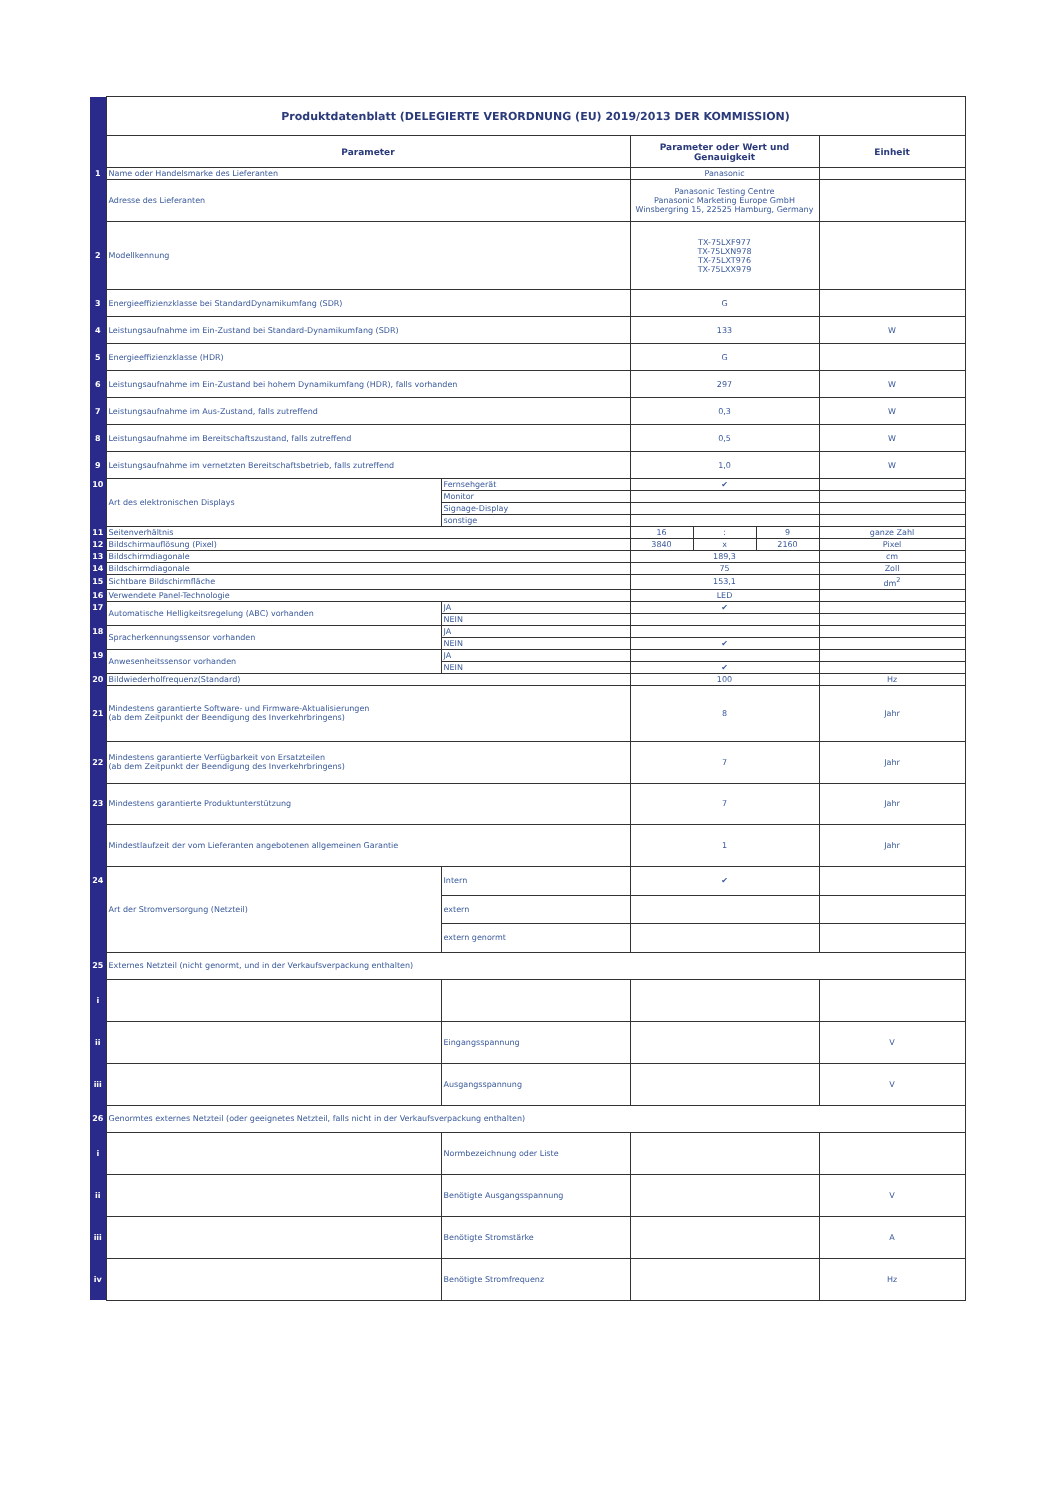| | Produktdatenblatt (DELEGIERTE VERORDNUNG (EU) 2019/2013 DER KOMMISSION) | | | | | |
| | Parameter | | Parameter oder Wert und Genauigkeit | | | Einheit |
| 1 | Name oder Handelsmarke des Lieferanten | | Panasonic | | | |
| | Adresse des Lieferanten | | Panasonic Testing Centre Panasonic Marketing Europe GmbH Winsbergring 15, 22525 Hamburg, Germany | | | |
| 2 | Modellkennung | | TX-75LXF977 TX-75LXN978 TX-75LXT976 TX-75LXX979 | | | |
| 3 | Energieeffizienzklasse bei StandardDynamikumfang (SDR) | | G | | | |
| 4 | Leistungsaufnahme im Ein-Zustand bei Standard-Dynamikumfang (SDR) | | 133 | | | W |
| 5 | Energieeffizienzklasse (HDR) | | G | | | |
| 6 | Leistungsaufnahme im Ein-Zustand bei hohem Dynamikumfang (HDR), falls vorhanden | | 297 | | | W |
| 7 | Leistungsaufnahme im Aus-Zustand, falls zutreffend | | 0,3 | | | W |
| 8 | Leistungsaufnahme im Bereitschaftszustand, falls zutreffend | | 0,5 | | | W |
| 9 | Leistungsaufnahme im vernetzten Bereitschaftsbetrieb, falls zutreffend | | 1,0 | | | W |
| 10 | Art des elektronischen Displays | Fernsehgerät | ✔ | | | |
| | | Monitor | | | | |
| | | Signage-Display | | | | |
| | | sonstige | | | | |
| 11 | Seitenverhältnis | | 16 | : | 9 | ganze Zahl |
| 12 | Bildschirmauflösung (Pixel) | | 3840 | x | 2160 | Pixel |
| 13 | Bildschirmdiagonale | | 189,3 | | | cm |
| 14 | Bildschirmdiagonale | | 75 | | | Zoll |
| 15 | Sichtbare Bildschirmfläche | | 153,1 | | | dm<sup>2</sup> |
| 16 | Verwendete Panel-Technologie | | LED | | | |
| 17 | Automatische Helligkeitsregelung (ABC) vorhanden | JA | ✔ | | | |
| | | NEIN | | | | |
| 18 | Spracherkennungssensor vorhanden | JA | | | | |
| | | NEIN | ✔ | | | |
| 19 | Anwesenheitssensor vorhanden | JA | | | | |
| | | NEIN | ✔ | | | |
| 20 | Bildwiederholfrequenz(Standard) | | 100 | | | Hz |
| 21 | Mindestens garantierte Software- und Firmware-Aktualisierungen (ab dem Zeitpunkt der Beendigung des Inverkehrbringens) | | 8 | | | Jahr |
| 22 | Mindestens garantierte Verfügbarkeit von Ersatzteilen (ab dem Zeitpunkt der Beendigung des Inverkehrbringens) | | 7 | | | Jahr |
| 23 | Mindestens garantierte Produktunterstützung | | 7 | | | Jahr |
| | Mindestlaufzeit der vom Lieferanten angebotenen allgemeinen Garantie | | 1 | | | Jahr |
| 24 | Art der Stromversorgung (Netzteil) | Intern | ✔ | | | |
| | | extern | | | | |
| | | extern genormt | | | | |
| 25 | Externes Netzteil (nicht genormt, und in der Verkaufsverpackung enthalten) | | | | | |
| i | | | | | | |
| ii | | Eingangsspannung | | | | V |
| iii | | Ausgangsspannung | | | | V |
| 26 | Genormtes externes Netzteil (oder geeignetes Netzteil, falls nicht in der Verkaufsverpackung enthalten) | | | | | |
| i | | Normbezeichnung oder Liste | | | | |
| ii | | Benötigte Ausgangsspannung | | | | V |
| iii | | Benötigte Stromstärke | | | | A |
| iv | | Benötigte Stromfrequenz | | | | Hz |